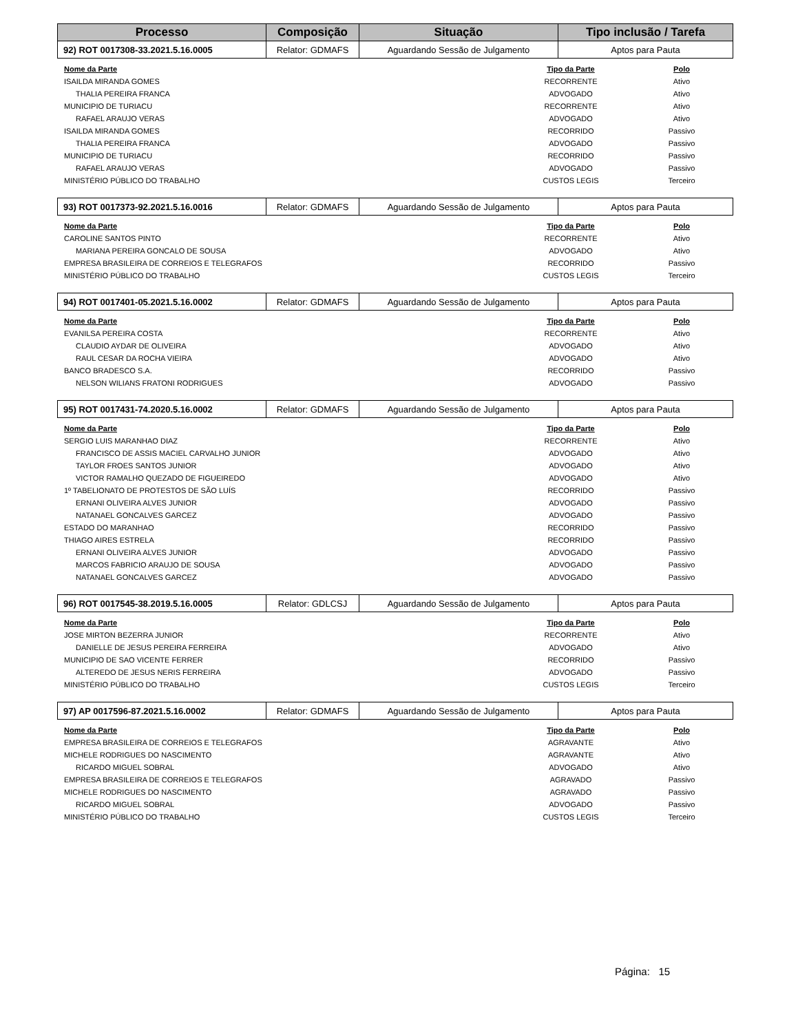| Processo | Composição | Situação | Tipo inclusão / Tarefa |
| --- | --- | --- | --- |
| 92) ROT 0017308-33.2021.5.16.0005 | Relator: GDMAFS | Aguardando Sessão de Julgamento | Aptos para Pauta |
| Nome da Parte | Tipo da Parte | Polo |
| --- | --- | --- |
| ISAILDA MIRANDA GOMES | RECORRENTE | Ativo |
| THALIA PEREIRA FRANCA | ADVOGADO | Ativo |
| MUNICIPIO DE TURIACU | RECORRENTE | Ativo |
| RAFAEL ARAUJO VERAS | ADVOGADO | Ativo |
| ISAILDA MIRANDA GOMES | RECORRIDO | Passivo |
| THALIA PEREIRA FRANCA | ADVOGADO | Passivo |
| MUNICIPIO DE TURIACU | RECORRIDO | Passivo |
| RAFAEL ARAUJO VERAS | ADVOGADO | Passivo |
| MINISTÉRIO PÚBLICO DO TRABALHO | CUSTOS LEGIS | Terceiro |
| 93) ROT 0017373-92.2021.5.16.0016 | Relator: GDMAFS | Aguardando Sessão de Julgamento | Aptos para Pauta |
| Nome da Parte | Tipo da Parte | Polo |
| --- | --- | --- |
| CAROLINE SANTOS PINTO | RECORRENTE | Ativo |
| MARIANA PEREIRA GONCALO DE SOUSA | ADVOGADO | Ativo |
| EMPRESA BRASILEIRA DE CORREIOS E TELEGRAFOS | RECORRIDO | Passivo |
| MINISTÉRIO PÚBLICO DO TRABALHO | CUSTOS LEGIS | Terceiro |
| 94) ROT 0017401-05.2021.5.16.0002 | Relator: GDMAFS | Aguardando Sessão de Julgamento | Aptos para Pauta |
| Nome da Parte | Tipo da Parte | Polo |
| --- | --- | --- |
| EVANILSA PEREIRA COSTA | RECORRENTE | Ativo |
| CLAUDIO AYDAR DE OLIVEIRA | ADVOGADO | Ativo |
| RAUL CESAR DA ROCHA VIEIRA | ADVOGADO | Ativo |
| BANCO BRADESCO S.A. | RECORRIDO | Passivo |
| NELSON WILIANS FRATONI RODRIGUES | ADVOGADO | Passivo |
| 95) ROT 0017431-74.2020.5.16.0002 | Relator: GDMAFS | Aguardando Sessão de Julgamento | Aptos para Pauta |
| Nome da Parte | Tipo da Parte | Polo |
| --- | --- | --- |
| SERGIO LUIS MARANHAO DIAZ | RECORRENTE | Ativo |
| FRANCISCO DE ASSIS MACIEL CARVALHO JUNIOR | ADVOGADO | Ativo |
| TAYLOR FROES SANTOS JUNIOR | ADVOGADO | Ativo |
| VICTOR RAMALHO QUEZADO DE FIGUEIREDO | ADVOGADO | Ativo |
| 1º TABELIONATO DE PROTESTOS DE SÃO LUÍS | RECORRIDO | Passivo |
| ERNANI OLIVEIRA ALVES JUNIOR | ADVOGADO | Passivo |
| NATANAEL GONCALVES GARCEZ | ADVOGADO | Passivo |
| ESTADO DO MARANHAO | RECORRIDO | Passivo |
| THIAGO AIRES ESTRELA | RECORRIDO | Passivo |
| ERNANI OLIVEIRA ALVES JUNIOR | ADVOGADO | Passivo |
| MARCOS FABRICIO ARAUJO DE SOUSA | ADVOGADO | Passivo |
| NATANAEL GONCALVES GARCEZ | ADVOGADO | Passivo |
| 96) ROT 0017545-38.2019.5.16.0005 | Relator: GDLCSJ | Aguardando Sessão de Julgamento | Aptos para Pauta |
| Nome da Parte | Tipo da Parte | Polo |
| --- | --- | --- |
| JOSE MIRTON BEZERRA JUNIOR | RECORRENTE | Ativo |
| DANIELLE DE JESUS PEREIRA FERREIRA | ADVOGADO | Ativo |
| MUNICIPIO DE SAO VICENTE FERRER | RECORRIDO | Passivo |
| ALTEREDO DE JESUS NERIS FERREIRA | ADVOGADO | Passivo |
| MINISTÉRIO PÚBLICO DO TRABALHO | CUSTOS LEGIS | Terceiro |
| 97) AP 0017596-87.2021.5.16.0002 | Relator: GDMAFS | Aguardando Sessão de Julgamento | Aptos para Pauta |
| Nome da Parte | Tipo da Parte | Polo |
| --- | --- | --- |
| EMPRESA BRASILEIRA DE CORREIOS E TELEGRAFOS | AGRAVANTE | Ativo |
| MICHELE RODRIGUES DO NASCIMENTO | AGRAVANTE | Ativo |
| RICARDO MIGUEL SOBRAL | ADVOGADO | Ativo |
| EMPRESA BRASILEIRA DE CORREIOS E TELEGRAFOS | AGRAVADO | Passivo |
| MICHELE RODRIGUES DO NASCIMENTO | AGRAVADO | Passivo |
| RICARDO MIGUEL SOBRAL | ADVOGADO | Passivo |
| MINISTÉRIO PÚBLICO DO TRABALHO | CUSTOS LEGIS | Terceiro |
Página: 15